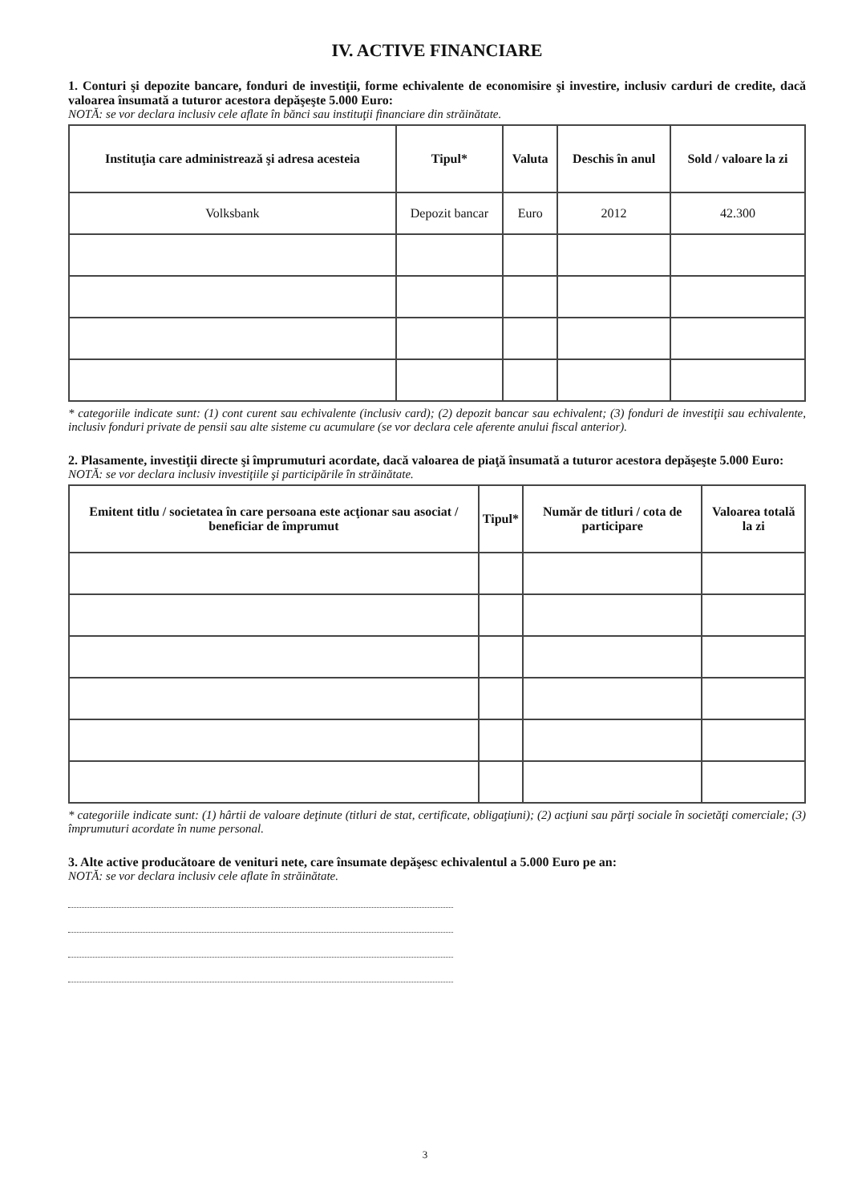IV. ACTIVE FINANCIARE
1. Conturi şi depozite bancare, fonduri de investiţii, forme echivalente de economisire şi investire, inclusiv carduri de credite, dacă valoarea însumată a tuturor acestora depăşeşte 5.000 Euro:
NOTĂ: se vor declara inclusiv cele aflate în bănci sau instituţii financiare din străinătate.
| Instituţia care administrează şi adresa acesteia | Tipul* | Valuta | Deschis în anul | Sold / valoare la zi |
| --- | --- | --- | --- | --- |
| Volksbank | Depozit bancar | Euro | 2012 | 42.300 |
* categoriile indicate sunt: (1) cont curent sau echivalente (inclusiv card); (2) depozit bancar sau echivalent; (3) fonduri de investiţii sau echivalente, inclusiv fonduri private de pensii sau alte sisteme cu acumulare (se vor declara cele aferente anului fiscal anterior).
2. Plasamente, investiţii directe şi împrumuturi acordate, dacă valoarea de piaţă însumată a tuturor acestora depăşeşte 5.000 Euro:
NOTĂ: se vor declara inclusiv investiţiile şi participările în străinătate.
| Emitent titlu / societatea în care persoana este acţionar sau asociat / beneficiar de împrumut | Tipul* | Număr de titluri / cota de participare | Valoarea totală la zi |
| --- | --- | --- | --- |
* categoriile indicate sunt: (1) hârtii de valoare deţinute (titluri de stat, certificate, obligaţiuni); (2) acţiuni sau părţi sociale în societăţi comerciale; (3) împrumuturi acordate în nume personal.
3. Alte active producătoare de venituri nete, care însumate depăşesc echivalentul a 5.000 Euro pe an:
NOTĂ: se vor declara inclusiv cele aflate în străinătate.
3